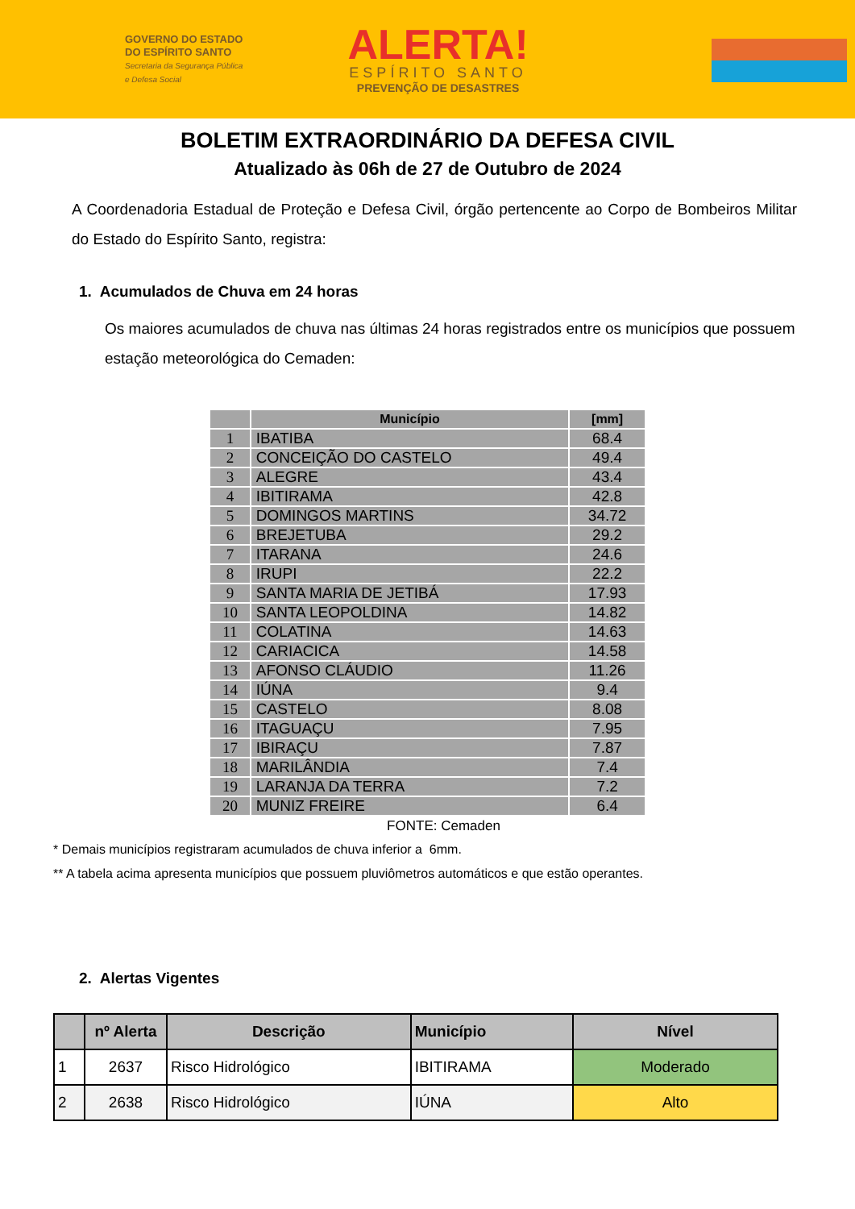GOVERNO DO ESTADO
DO ESPÍRITO SANTO
Secretaria da Segurança Pública
e Defesa Social
ALERTA!
ESPÍRITO SANTO
PREVENÇÃO DE DESASTRES
BOLETIM EXTRAORDINÁRIO DA DEFESA CIVIL
Atualizado às 06h de 27 de Outubro de 2024
A Coordenadoria Estadual de Proteção e Defesa Civil, órgão pertencente ao Corpo de Bombeiros Militar do Estado do Espírito Santo, registra:
1. Acumulados de Chuva em 24 horas
Os maiores acumulados de chuva nas últimas 24 horas registrados entre os municípios que possuem estação meteorológica do Cemaden:
| | Município | [mm] |
| --- | --- | --- |
| 1 | IBATIBA | 68.4 |
| 2 | CONCEIÇÃO DO CASTELO | 49.4 |
| 3 | ALEGRE | 43.4 |
| 4 | IBITIRAMA | 42.8 |
| 5 | DOMINGOS MARTINS | 34.72 |
| 6 | BREJETUBA | 29.2 |
| 7 | ITARANA | 24.6 |
| 8 | IRUPI | 22.2 |
| 9 | SANTA MARIA DE JETIBÁ | 17.93 |
| 10 | SANTA LEOPOLDINA | 14.82 |
| 11 | COLATINA | 14.63 |
| 12 | CARIACICA | 14.58 |
| 13 | AFONSO CLÁUDIO | 11.26 |
| 14 | IÚNA | 9.4 |
| 15 | CASTELO | 8.08 |
| 16 | ITAGUAÇU | 7.95 |
| 17 | IBIRAÇU | 7.87 |
| 18 | MARILÂNDIA | 7.4 |
| 19 | LARANJA DA TERRA | 7.2 |
| 20 | MUNIZ FREIRE | 6.4 |
FONTE: Cemaden
* Demais municípios registraram acumulados de chuva inferior a 6mm.
** A tabela acima apresenta municípios que possuem pluviômetros automáticos e que estão operantes.
2. Alertas Vigentes
| | nº Alerta | Descrição | Município | Nível |
| --- | --- | --- | --- | --- |
| 1 | 2637 | Risco Hidrológico | IBITIRAMA | Moderado |
| 2 | 2638 | Risco Hidrológico | IÚNA | Alto |